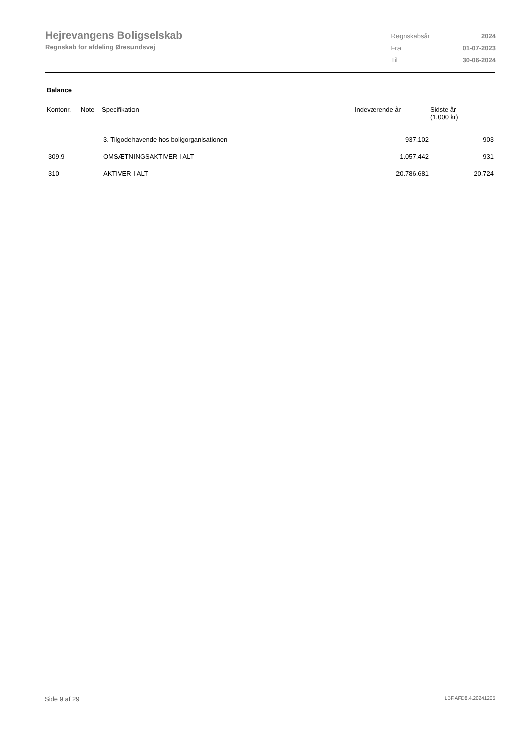Hejrevangens Boligselskab
Regnskab for afdeling Øresundsvej
| Regnskabsår | 2024 |
| Fra | 01-07-2023 |
| Til | 30-06-2024 |
Balance
| Kontonr. | Note | Specifikation | Indeværende år | Sidste år (1.000 kr) |
| --- | --- | --- | --- | --- |
| | | 3. Tilgodehavende hos boligorganisationen | 937.102 | 903 |
| 309.9 | | OMSÆTNINGSAKTIVER I ALT | 1.057.442 | 931 |
| 310 | | AKTIVER I ALT | 20.786.681 | 20.724 |
Side 9 af 29 LBF.AFD8.4.20241205